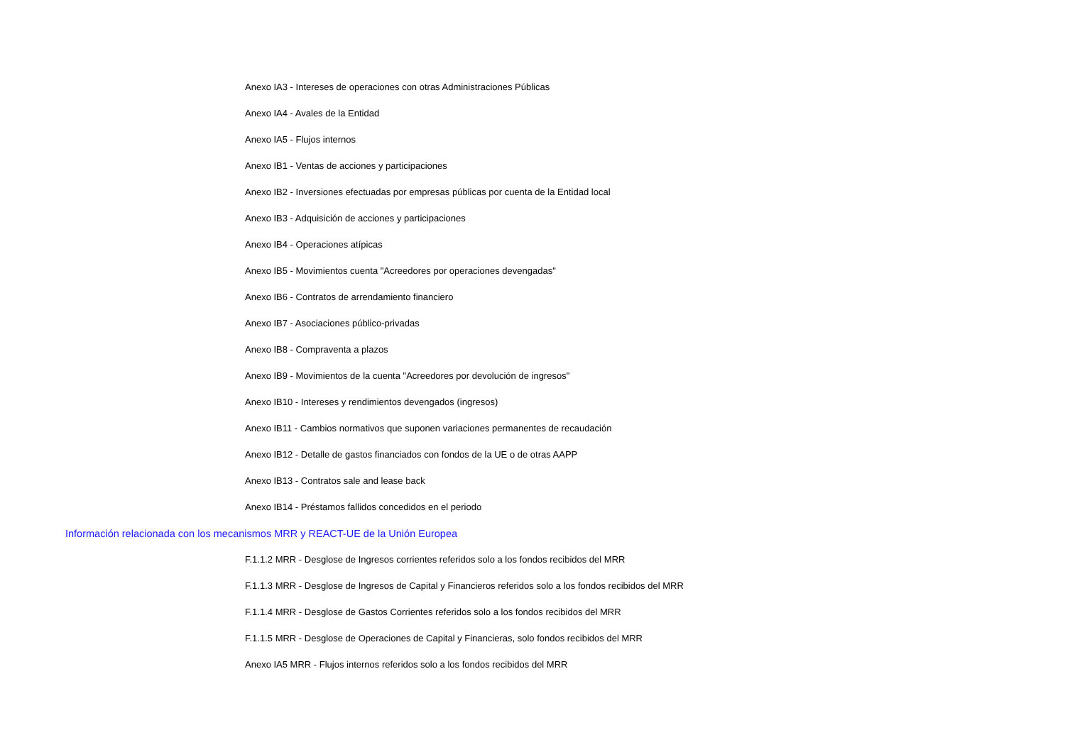Anexo IA3 - Intereses de operaciones con otras Administraciones Públicas
Anexo IA4 - Avales de la Entidad
Anexo IA5 - Flujos internos
Anexo IB1 - Ventas de acciones y participaciones
Anexo IB2 - Inversiones efectuadas por empresas públicas por cuenta de la Entidad local
Anexo IB3 - Adquisición de acciones y participaciones
Anexo IB4 - Operaciones atípicas
Anexo IB5 - Movimientos cuenta "Acreedores por operaciones devengadas"
Anexo IB6 - Contratos de arrendamiento financiero
Anexo IB7 - Asociaciones público-privadas
Anexo IB8 - Compraventa a plazos
Anexo IB9 - Movimientos de la cuenta "Acreedores por devolución de ingresos"
Anexo IB10 - Intereses y rendimientos devengados (ingresos)
Anexo IB11 - Cambios normativos que suponen variaciones permanentes de recaudación
Anexo IB12 - Detalle de gastos financiados con fondos de la UE o de otras AAPP
Anexo IB13 - Contratos sale and lease back
Anexo IB14 - Préstamos fallidos concedidos en el periodo
Información relacionada con los mecanismos MRR y REACT-UE de la Unión Europea
F.1.1.2 MRR - Desglose de Ingresos corrientes referidos solo a los fondos recibidos del MRR
F.1.1.3 MRR - Desglose de Ingresos de Capital y Financieros referidos solo a los fondos recibidos del MRR
F.1.1.4 MRR - Desglose de Gastos Corrientes referidos solo a los fondos recibidos del MRR
F.1.1.5 MRR - Desglose de Operaciones de Capital y Financieras, solo fondos recibidos del MRR
Anexo IA5 MRR - Flujos internos referidos solo a los fondos recibidos del MRR